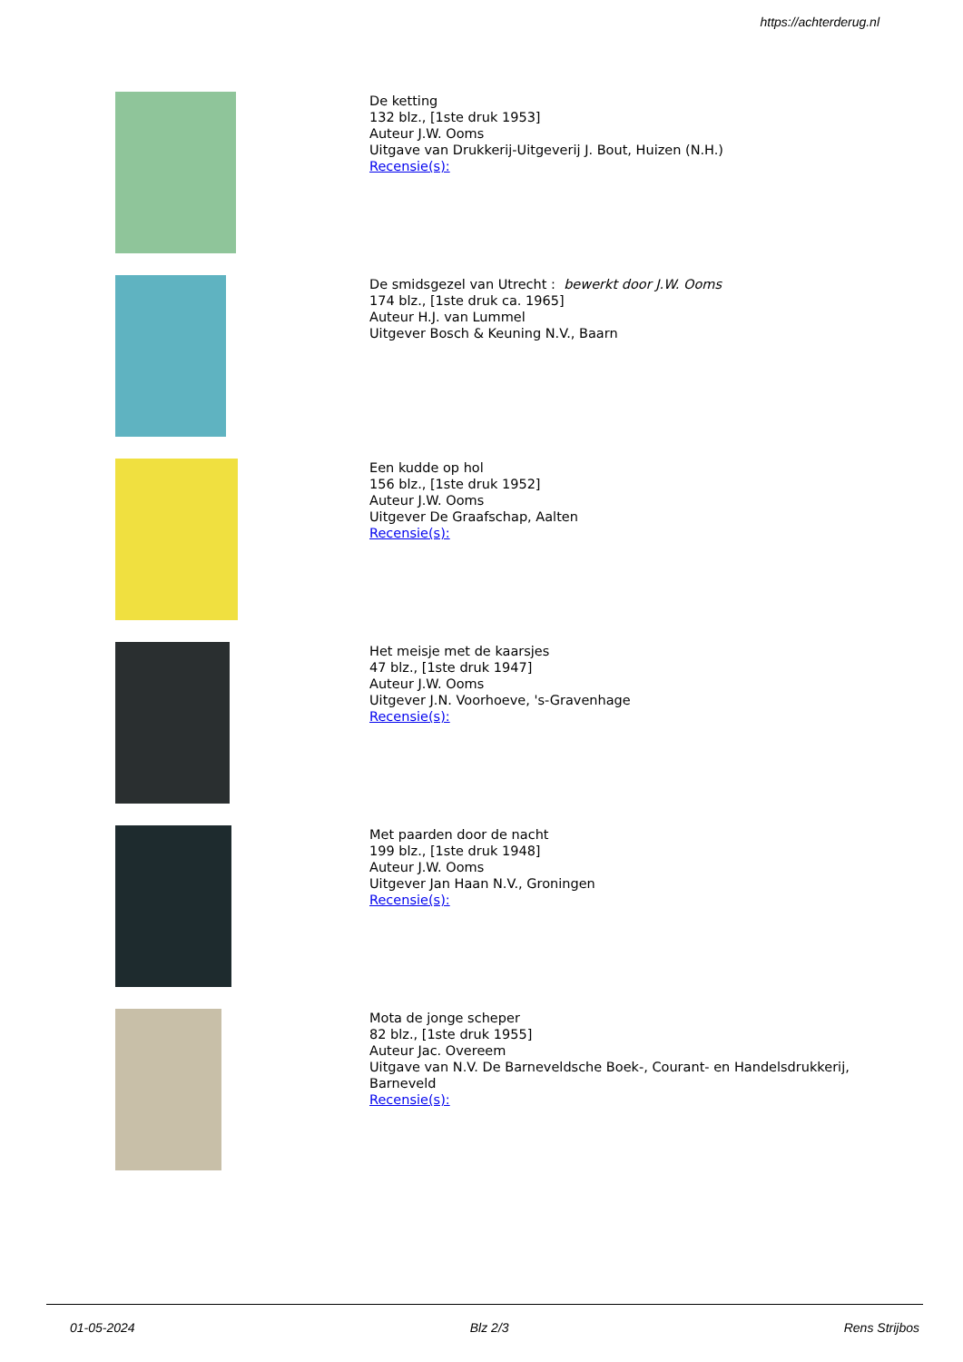https://achterderug.nl
De ketting
132 blz., [1ste druk 1953]
Auteur J.W. Ooms
Uitgave van Drukkerij-Uitgeverij J. Bout, Huizen (N.H.)
Recensie(s):
De smidsgezel van Utrecht : bewerkt door J.W. Ooms
174 blz., [1ste druk ca. 1965]
Auteur H.J. van Lummel
Uitgever Bosch & Keuning N.V., Baarn
Een kudde op hol
156 blz., [1ste druk 1952]
Auteur J.W. Ooms
Uitgever De Graafschap, Aalten
Recensie(s):
Het meisje met de kaarsjes
47 blz., [1ste druk 1947]
Auteur J.W. Ooms
Uitgever J.N. Voorhoeve, 's-Gravenhage
Recensie(s):
Met paarden door de nacht
199 blz., [1ste druk 1948]
Auteur J.W. Ooms
Uitgever Jan Haan N.V., Groningen
Recensie(s):
Mota de jonge scheper
82 blz., [1ste druk 1955]
Auteur Jac. Overeem
Uitgave van N.V. De Barneveldsche Boek-, Courant- en Handelsdrukkerij,
Barneveld
Recensie(s):
01-05-2024 Blz 2/3 Rens Strijbos